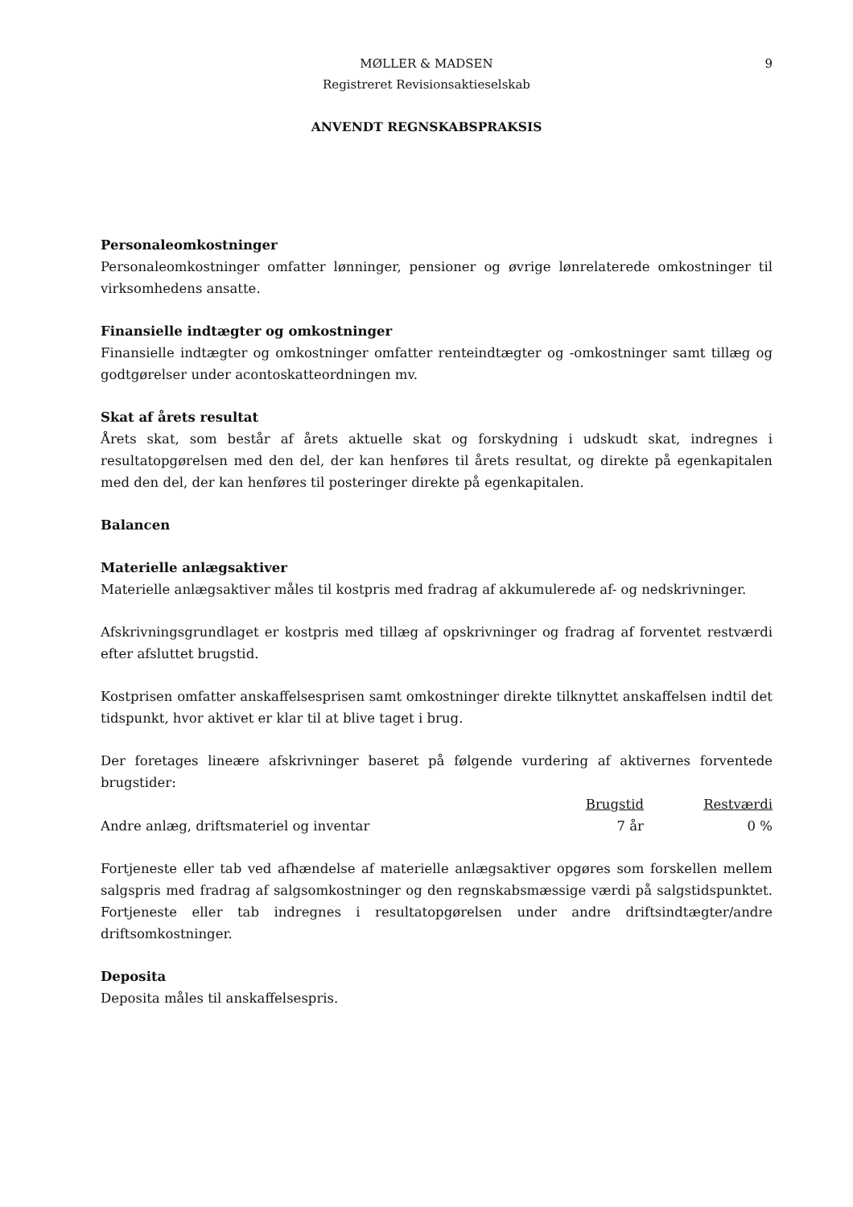9
MØLLER & MADSEN
Registreret Revisionsaktieselskab
ANVENDT REGNSKABSPRAKSIS
Personaleomkostninger
Personaleomkostninger omfatter lønninger, pensioner og øvrige lønrelaterede omkostninger til virksomhedens ansatte.
Finansielle indtægter og omkostninger
Finansielle indtægter og omkostninger omfatter renteindtægter og -omkostninger samt tillæg og godtgørelser under acontoskatteordningen mv.
Skat af årets resultat
Årets skat, som består af årets aktuelle skat og forskydning i udskudt skat, indregnes i resultatopgørelsen med den del, der kan henføres til årets resultat, og direkte på egenkapitalen med den del, der kan henføres til posteringer direkte på egenkapitalen.
Balancen
Materielle anlægsaktiver
Materielle anlægsaktiver måles til kostpris med fradrag af akkumulerede af- og nedskrivninger.
Afskrivningsgrundlaget er kostpris med tillæg af opskrivninger og fradrag af forventet restværdi efter afsluttet brugstid.
Kostprisen omfatter anskaffelsesprisen samt omkostninger direkte tilknyttet anskaffelsen indtil det tidspunkt, hvor aktivet er klar til at blive taget i brug.
Der foretages lineære afskrivninger baseret på følgende vurdering af aktivernes forventede brugstider:
| | Brugstid | Restværdi |
| Andre anlæg, driftsmateriel og inventar | 7 år | 0 % |
Fortjeneste eller tab ved afhændelse af materielle anlægsaktiver opgøres som forskellen mellem salgspris med fradrag af salgsomkostninger og den regnskabsmæssige værdi på salgstidspunktet. Fortjeneste eller tab indregnes i resultatopgørelsen under andre driftsindtægter/andre driftsomkostninger.
Deposita
Deposita måles til anskaffelsespris.